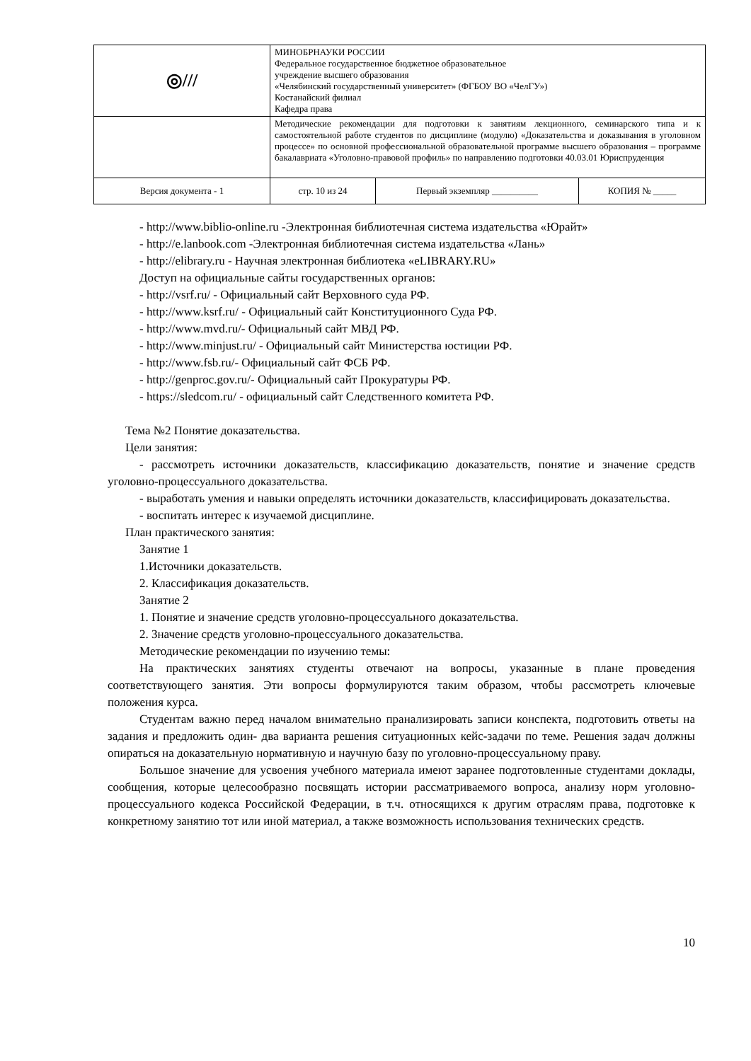| ◎/// | МИНОБРНАУКИ РОССИИ Федеральное государственное бюджетное образовательное учреждение высшего образования «Челябинский государственный университет» (ФГБОУ ВО «ЧелГУ») Костанайский филиал Кафедра права | | |
| | Методические рекомендации для подготовки к занятиям лекционного, семинарского типа и к самостоятельной работе студентов по дисциплине (модулю) «Доказательства и доказывания в уголовном процессе» по основной профессиональной образовательной программе высшего образования – программе бакалавриата «Уголовно-правовой профиль» по направлению подготовки 40.03.01 Юриспруденция | | |
| Версия документа - 1 | стр. 10 из 24 | Первый экземпляр __________ | КОПИЯ № _____ |
- http://www.biblio-online.ru -Электронная библиотечная система издательства «Юрайт»
- http://e.lanbook.com -Электронная библиотечная система издательства «Лань»
- http://elibrary.ru - Научная электронная библиотека «eLIBRARY.RU»
Доступ на официальные сайты государственных органов:
- http://vsrf.ru/ - Официальный сайт Верховного суда РФ.
- http://www.ksrf.ru/ - Официальный сайт Конституционного Суда РФ.
- http://www.mvd.ru/- Официальный сайт МВД РФ.
- http://www.minjust.ru/ - Официальный сайт Министерства юстиции РФ.
- http://www.fsb.ru/- Официальный сайт ФСБ РФ.
- http://genproc.gov.ru/- Официальный сайт Прокуратуры РФ.
- https://sledcom.ru/ - официальный сайт Следственного комитета РФ.
Тема №2 Понятие доказательства.
Цели занятия:
- рассмотреть источники доказательств, классификацию доказательств, понятие и значение средств уголовно-процессуального доказательства.
- выработать умения и навыки определять источники доказательств, классифицировать доказательства.
- воспитать интерес к изучаемой дисциплине.
План практического занятия:
Занятие 1
1.Источники доказательств.
2. Классификация доказательств.
Занятие 2
1. Понятие и значение средств уголовно-процессуального доказательства.
2. Значение средств уголовно-процессуального доказательства.
Методические рекомендации по изучению темы:
На практических занятиях студенты отвечают на вопросы, указанные в плане проведения соответствующего занятия. Эти вопросы формулируются таким образом, чтобы рассмотреть ключевые положения курса.
Студентам важно перед началом внимательно пранализировать записи конспекта, подготовить ответы на задания и предложить один- два варианта решения ситуационных кейс-задачи по теме. Решения задач должны опираться на доказательную нормативную и научную базу по уголовно-процессуальному праву.
Большое значение для усвоения учебного материала имеют заранее подготовленные студентами доклады, сообщения, которые целесообразно посвящать истории рассматриваемого вопроса, анализу норм уголовно-процессуального кодекса Российской Федерации, в т.ч. относящихся к другим отраслям права, подготовке к конкретному занятию тот или иной материал, а также возможность использования технических средств.
10